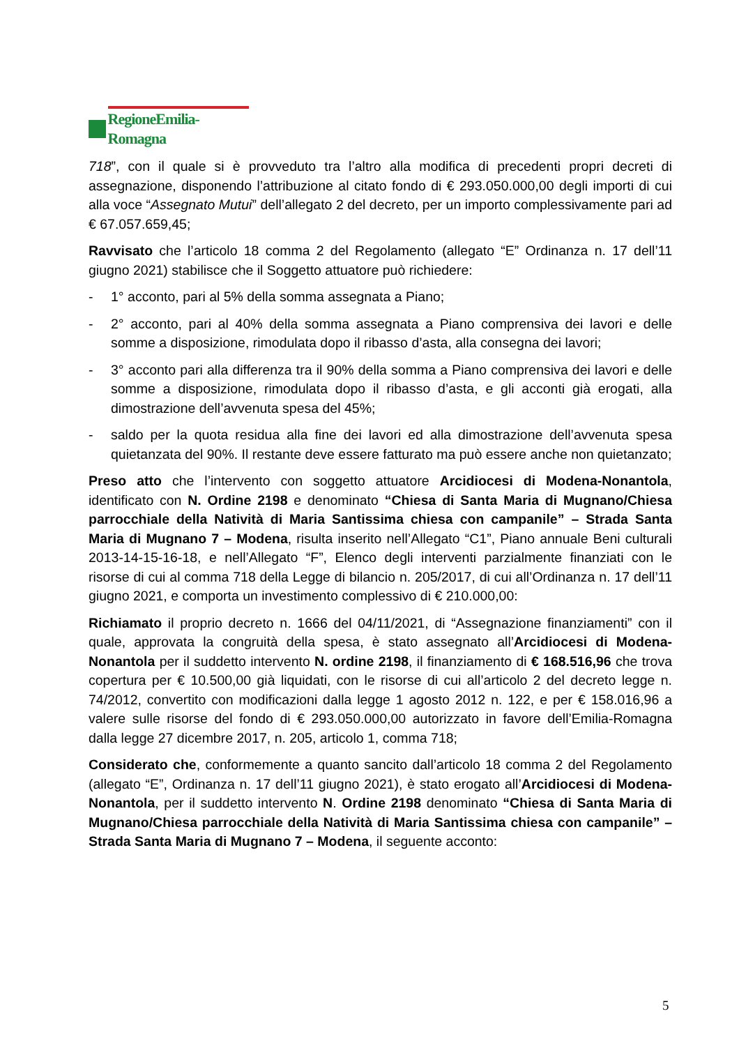RegioneEmilia-Romagna
718”, con il quale si è provveduto tra l’altro alla modifica di precedenti propri decreti di assegnazione, disponendo l’attribuzione al citato fondo di € 293.050.000,00 degli importi di cui alla voce “Assegnato Mutui” dell’allegato 2 del decreto, per un importo complessivamente pari ad € 67.057.659,45;
Ravvisato che l’articolo 18 comma 2 del Regolamento (allegato “E” Ordinanza n. 17 dell’11 giugno 2021) stabilisce che il Soggetto attuatore può richiedere:
- 1° acconto, pari al 5% della somma assegnata a Piano;
- 2° acconto, pari al 40% della somma assegnata a Piano comprensiva dei lavori e delle somme a disposizione, rimodulata dopo il ribasso d’asta, alla consegna dei lavori;
- 3° acconto pari alla differenza tra il 90% della somma a Piano comprensiva dei lavori e delle somme a disposizione, rimodulata dopo il ribasso d’asta, e gli acconti già erogati, alla dimostrazione dell’avvenuta spesa del 45%;
- saldo per la quota residua alla fine dei lavori ed alla dimostrazione dell’avvenuta spesa quietanzata del 90%. Il restante deve essere fatturato ma può essere anche non quietanzato;
Preso atto che l’intervento con soggetto attuatore Arcidiocesi di Modena-Nonantola, identificato con N. Ordine 2198 e denominato “Chiesa di Santa Maria di Mugnano/Chiesa parrocchiale della Natività di Maria Santissima chiesa con campanile” – Strada Santa Maria di Mugnano 7 – Modena, risulta inserito nell’Allegato “C1”, Piano annuale Beni culturali 2013-14-15-16-18, e nell’Allegato “F”, Elenco degli interventi parzialmente finanziati con le risorse di cui al comma 718 della Legge di bilancio n. 205/2017, di cui all’Ordinanza n. 17 dell’11 giugno 2021, e comporta un investimento complessivo di € 210.000,00:
Richiamato il proprio decreto n. 1666 del 04/11/2021, di “Assegnazione finanziamenti” con il quale, approvata la congruità della spesa, è stato assegnato all’Arcidiocesi di Modena-Nonantola per il suddetto intervento N. ordine 2198, il finanziamento di € 168.516,96 che trova copertura per € 10.500,00 già liquidati, con le risorse di cui all’articolo 2 del decreto legge n. 74/2012, convertito con modificazioni dalla legge 1 agosto 2012 n. 122, e per € 158.016,96 a valere sulle risorse del fondo di € 293.050.000,00 autorizzato in favore dell’Emilia-Romagna dalla legge 27 dicembre 2017, n. 205, articolo 1, comma 718;
Considerato che, conformemente a quanto sancito dall’articolo 18 comma 2 del Regolamento (allegato “E”, Ordinanza n. 17 dell’11 giugno 2021), è stato erogato all’Arcidiocesi di Modena-Nonantola, per il suddetto intervento N. Ordine 2198 denominato “Chiesa di Santa Maria di Mugnano/Chiesa parrocchiale della Natività di Maria Santissima chiesa con campanile” – Strada Santa Maria di Mugnano 7 – Modena, il seguente acconto:
5